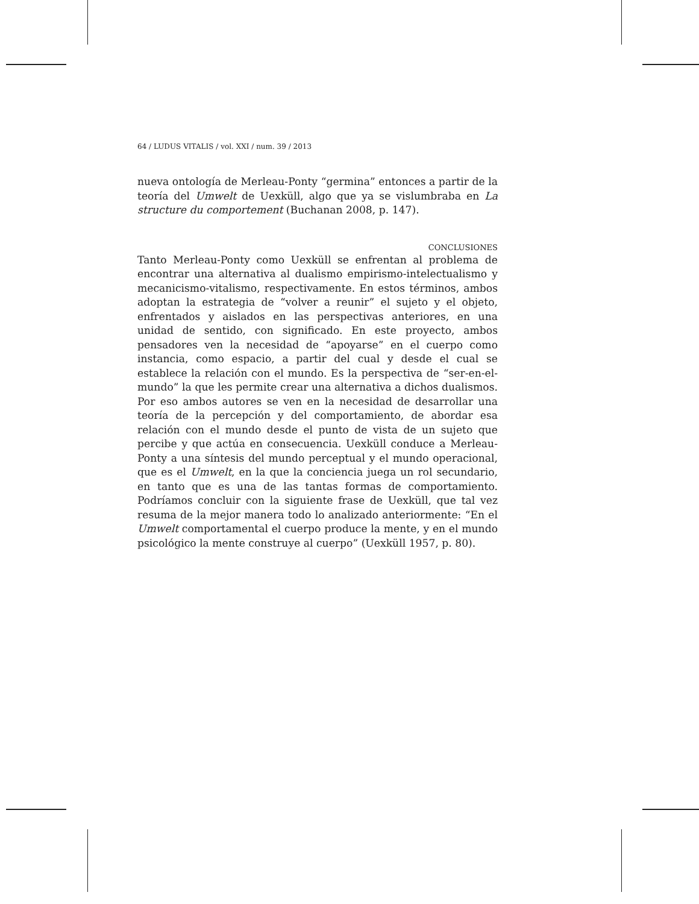64 / LUDUS VITALIS / vol. XXI / num. 39 / 2013
nueva ontología de Merleau-Ponty “germina” entonces a partir de la teoría del Umwelt de Uexküll, algo que ya se vislumbraba en La structure du comportement (Buchanan 2008, p. 147).
CONCLUSIONES
Tanto Merleau-Ponty como Uexküll se enfrentan al problema de encontrar una alternativa al dualismo empirismo-intelectualismo y mecanicismo-vitalismo, respectivamente. En estos términos, ambos adoptan la estrategia de “volver a reunir” el sujeto y el objeto, enfrentados y aislados en las perspectivas anteriores, en una unidad de sentido, con significado. En este proyecto, ambos pensadores ven la necesidad de “apoyarse” en el cuerpo como instancia, como espacio, a partir del cual y desde el cual se establece la relación con el mundo. Es la perspectiva de “ser-en-el-mundo” la que les permite crear una alternativa a dichos dualismos. Por eso ambos autores se ven en la necesidad de desarrollar una teoría de la percepción y del comportamiento, de abordar esa relación con el mundo desde el punto de vista de un sujeto que percibe y que actúa en consecuencia. Uexküll conduce a Merleau-Ponty a una síntesis del mundo perceptual y el mundo operacional, que es el Umwelt, en la que la conciencia juega un rol secundario, en tanto que es una de las tantas formas de comportamiento. Podríamos concluir con la siguiente frase de Uexküll, que tal vez resuma de la mejor manera todo lo analizado anteriormente: “En el Umwelt comportamental el cuerpo produce la mente, y en el mundo psicológico la mente construye al cuerpo” (Uexküll 1957, p. 80).